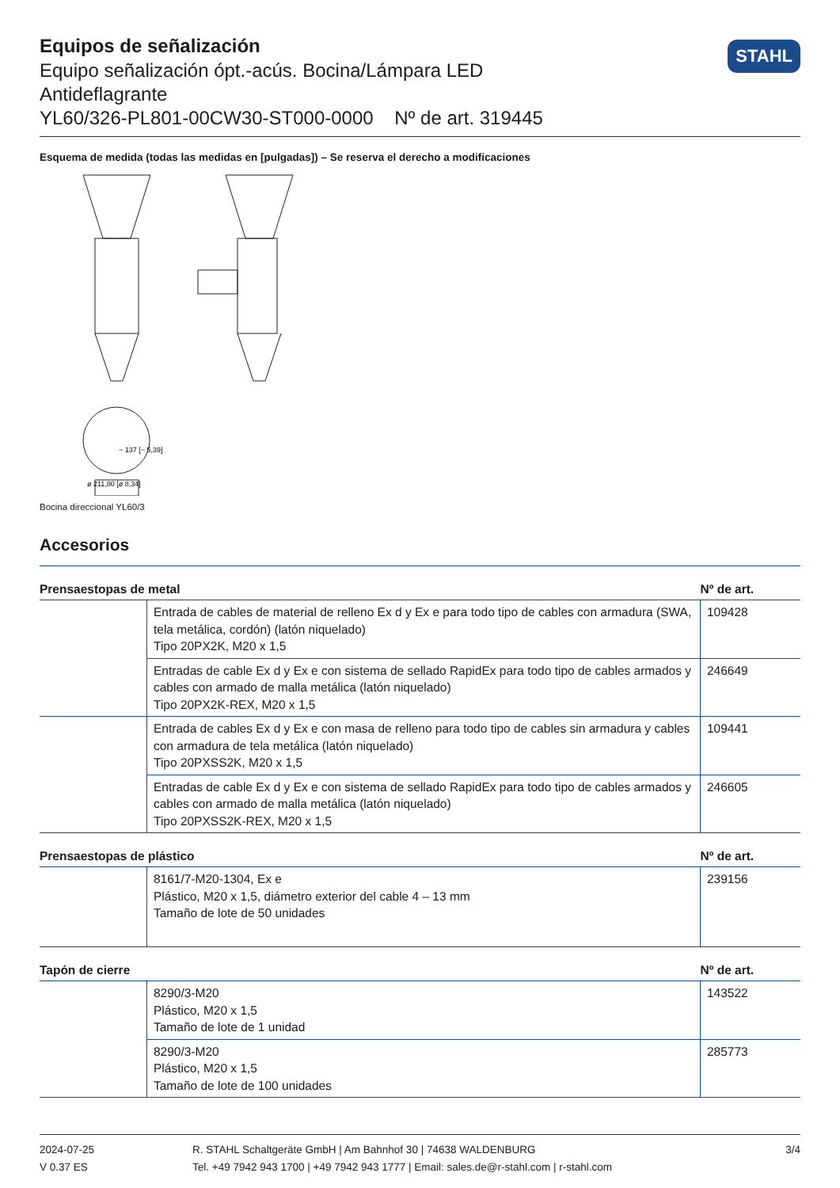Equipos de señalización
Equipo señalización ópt.-acús. Bocina/Lámpara LED
Antideflagrante
YL60/326-PL801-00CW30-ST000-0000 Nº de art. 319445
STAHL
Esquema de medida (todas las medidas en [pulgadas]) – Se reserva el derecho a modificaciones
~ 137 [~ 5,39]
ø 211,80 [ø 8,34]
Bocina direccional YL60/3
Accesorios
| Prensaestopas de metal | | Nº de art. |
| --- | --- | --- |
| | Entrada de cables de material de relleno Ex d y Ex e para todo tipo de cables con armadura (SWA, tela metálica, cordón) (latón niquelado) Tipo 20PX2K, M20 x 1,5 | 109428 |
| | Entradas de cable Ex d y Ex e con sistema de sellado RapidEx para todo tipo de cables armados y cables con armado de malla metálica (latón niquelado) Tipo 20PX2K-REX, M20 x 1,5 | 246649 |
| | Entrada de cables Ex d y Ex e con masa de relleno para todo tipo de cables sin armadura y cables con armadura de tela metálica (latón niquelado) Tipo 20PXSS2K, M20 x 1,5 | 109441 |
| | Entradas de cable Ex d y Ex e con sistema de sellado RapidEx para todo tipo de cables armados y cables con armado de malla metálica (latón niquelado) Tipo 20PXSS2K-REX, M20 x 1,5 | 246605 |
| Prensaestopas de plástico | | Nº de art. |
| --- | --- | --- |
| | 8161/7-M20-1304, Ex e Plástico, M20 x 1,5, diámetro exterior del cable 4 – 13 mm Tamaño de lote de 50 unidades | 239156 |
| Tapón de cierre | | Nº de art. |
| --- | --- | --- |
| | 8290/3-M20 Plástico, M20 x 1,5 Tamaño de lote de 1 unidad | 143522 |
| | 8290/3-M20 Plástico, M20 x 1,5 Tamaño de lote de 100 unidades | 285773 |
2024-07-25
V 0.37 ES
R. STAHL Schaltgeräte GmbH | Am Bahnhof 30 | 74638 WALDENBURG
Tel. +49 7942 943 1700 | +49 7942 943 1777 | Email: sales.de@r-stahl.com | r-stahl.com
3/4